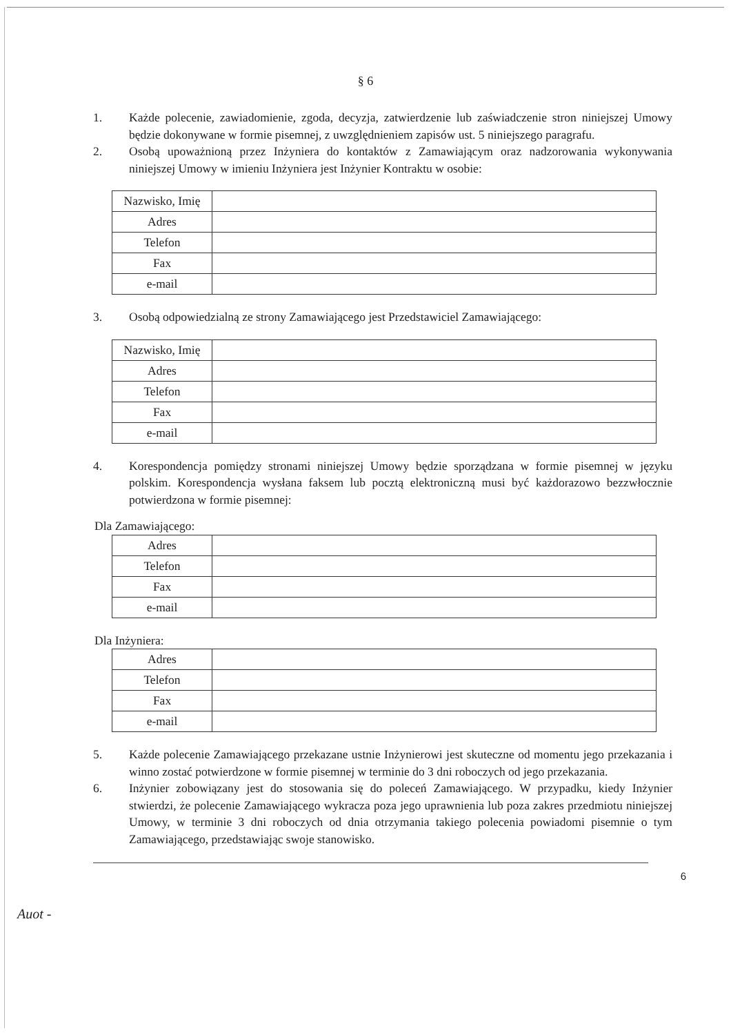§ 6
1. Każde polecenie, zawiadomienie, zgoda, decyzja, zatwierdzenie lub zaświadczenie stron niniejszej Umowy będzie dokonywane w formie pisemnej, z uwzględnieniem zapisów ust. 5 niniejszego paragrafu.
2. Osobą upoważnioną przez Inżyniera do kontaktów z Zamawiającym oraz nadzorowania wykonywania niniejszej Umowy w imieniu Inżyniera jest Inżynier Kontraktu w osobie:
| Nazwisko, Imię | |
| Adres | |
| Telefon | |
| Fax | |
| e-mail | |
3. Osobą odpowiedzialną ze strony Zamawiającego jest Przedstawiciel Zamawiającego:
| Nazwisko, Imię | |
| Adres | |
| Telefon | |
| Fax | |
| e-mail | |
4. Korespondencja pomiędzy stronami niniejszej Umowy będzie sporządzana w formie pisemnej w języku polskim. Korespondencja wysłana faksem lub pocztą elektroniczną musi być każdorazowo bezzwłocznie potwierdzona w formie pisemnej:
Dla Zamawiającego:
| Adres | |
| Telefon | |
| Fax | |
| e-mail | |
Dla Inżyniera:
| Adres | |
| Telefon | |
| Fax | |
| e-mail | |
5. Każde polecenie Zamawiającego przekazane ustnie Inżynierowi jest skuteczne od momentu jego przekazania i winno zostać potwierdzone w formie pisemnej w terminie do 3 dni roboczych od jego przekazania.
6. Inżynier zobowiązany jest do stosowania się do poleceń Zamawiającego. W przypadku, kiedy Inżynier stwierdzi, że polecenie Zamawiającego wykracza poza jego uprawnienia lub poza zakres przedmiotu niniejszej Umowy, w terminie 3 dni roboczych od dnia otrzymania takiego polecenia powiadomi pisemnie o tym Zamawiającego, przedstawiając swoje stanowisko.
6
Auot -